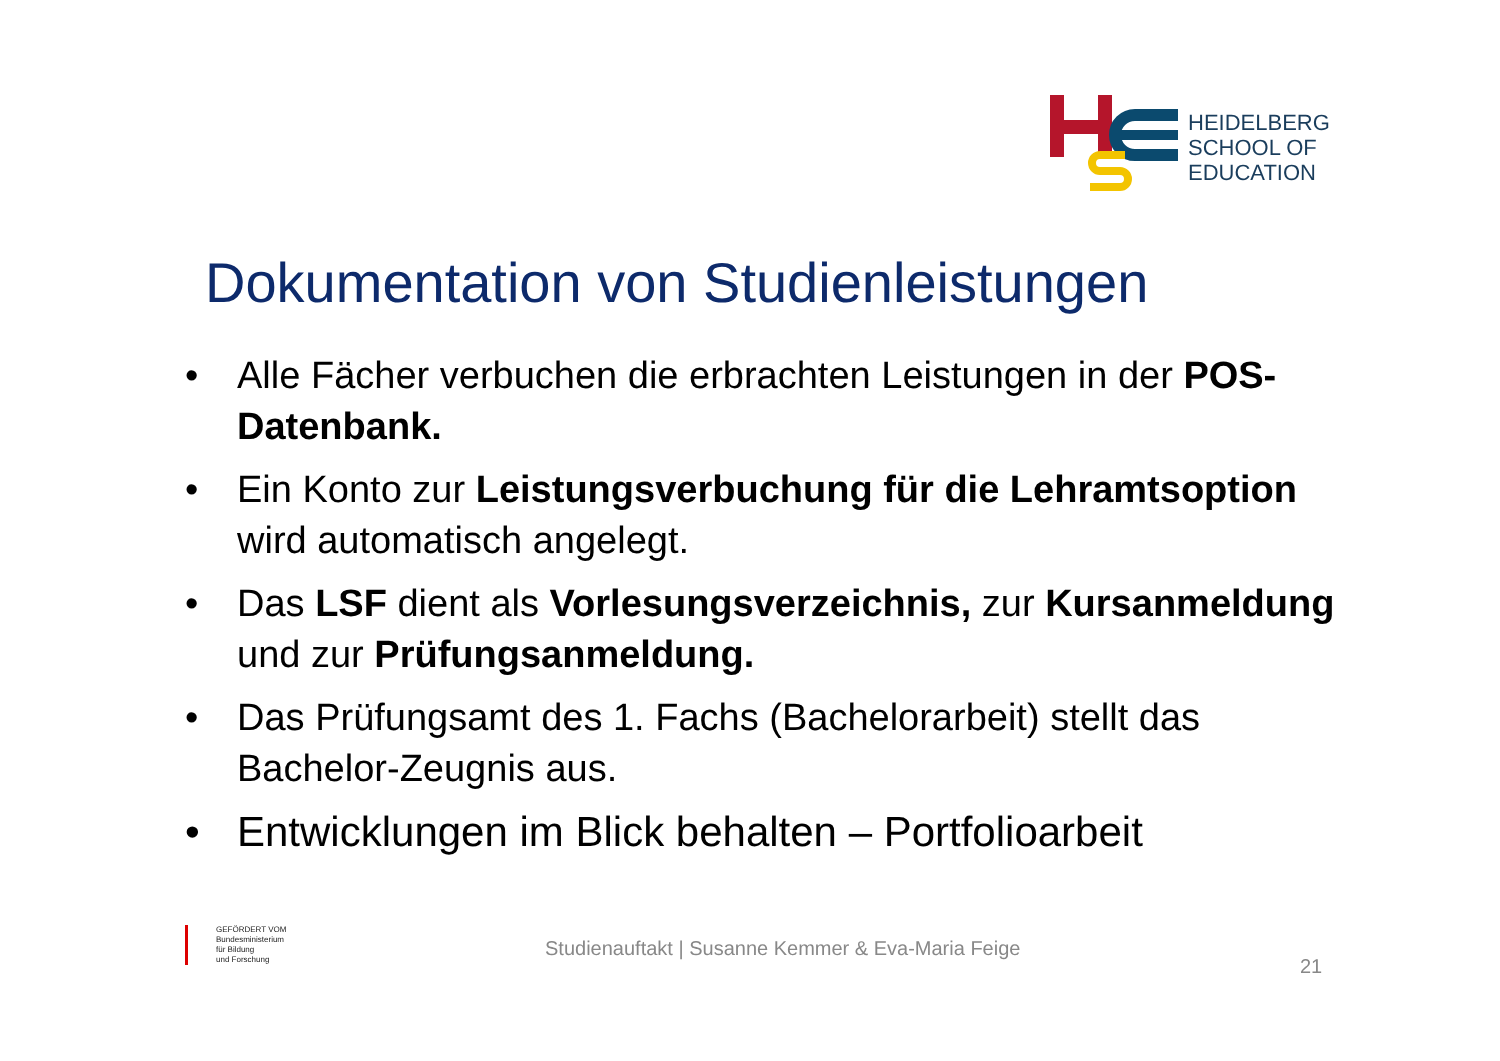HEIDELBERG
SCHOOL OF
EDUCATION
Dokumentation von Studienleistungen
• Alle Fächer verbuchen die erbrachten Leistungen in der POS-Datenbank.
• Ein Konto zur Leistungsverbuchung für die Lehramtsoption wird automatisch angelegt.
• Das LSF dient als Vorlesungsverzeichnis, zur Kursanmeldung und zur Prüfungsanmeldung.
• Das Prüfungsamt des 1. Fachs (Bachelorarbeit) stellt das Bachelor-Zeugnis aus.
• Entwicklungen im Blick behalten – Portfolioarbeit
GEFÖRDERT VOM
Bundesministerium
für Bildung
und Forschung
Studienauftakt | Susanne Kemmer & Eva-Maria Feige
21